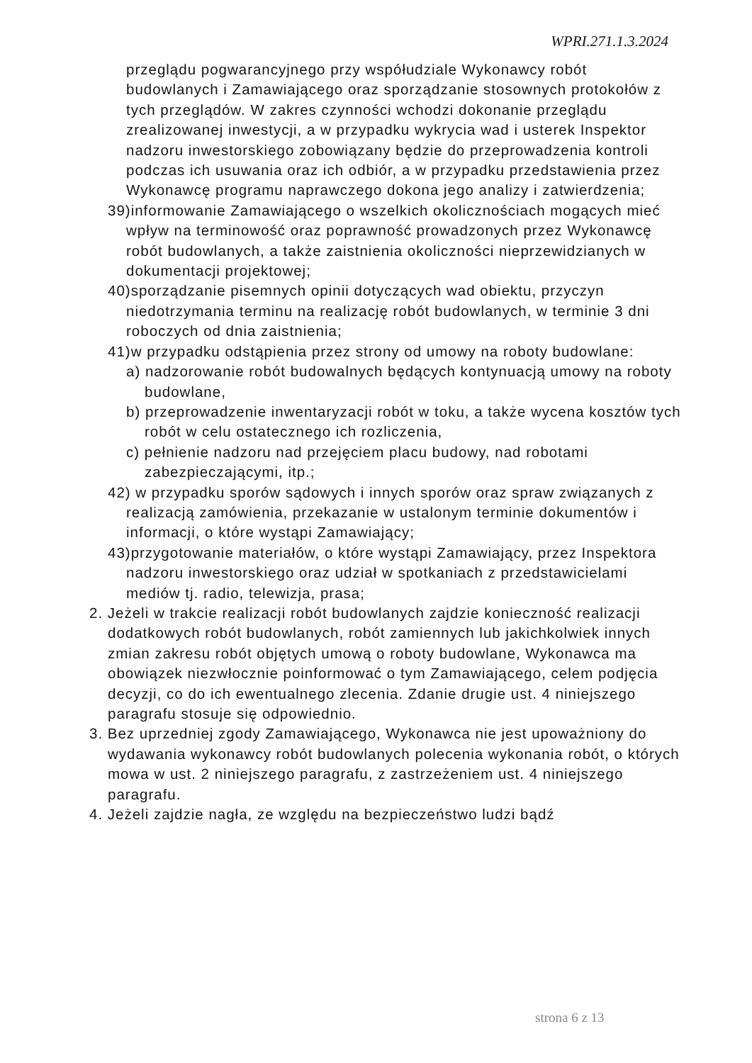WPRI.271.1.3.2024
przeglądu pogwarancyjnego przy współudziale Wykonawcy robót budowlanych i Zamawiającego oraz sporządzanie stosownych protokołów z tych przeglądów. W zakres czynności wchodzi dokonanie przeglądu zrealizowanej inwestycji, a w przypadku wykrycia wad i usterek Inspektor nadzoru inwestorskiego zobowiązany będzie do przeprowadzenia kontroli podczas ich usuwania oraz ich odbiór, a w przypadku przedstawienia przez Wykonawcę programu naprawczego dokona jego analizy i zatwierdzenia;
39)informowanie Zamawiającego o wszelkich okolicznościach mogących mieć wpływ na terminowość oraz poprawność prowadzonych przez Wykonawcę robót budowlanych, a także zaistnienia okoliczności nieprzewidzianych w dokumentacji projektowej;
40)sporządzanie pisemnych opinii dotyczących wad obiektu, przyczyn niedotrzymania terminu na realizację robót budowlanych, w terminie 3 dni roboczych od dnia zaistnienia;
41)w przypadku odstąpienia przez strony od umowy na roboty budowlane:
a) nadzorowanie robót budowalnych będących kontynuacją umowy na roboty budowlane,
b) przeprowadzenie inwentaryzacji robót w toku, a także wycena kosztów tych robót w celu ostatecznego ich rozliczenia,
c) pełnienie nadzoru nad przejęciem placu budowy, nad robotami zabezpieczającymi, itp.;
42) w przypadku sporów sądowych i innych sporów oraz spraw związanych z realizacją zamówienia, przekazanie w ustalonym terminie dokumentów i informacji, o które wystąpi Zamawiający;
43)przygotowanie materiałów, o które wystąpi Zamawiający, przez Inspektora nadzoru inwestorskiego oraz udział w spotkaniach z przedstawicielami mediów tj. radio, telewizja, prasa;
2. Jeżeli w trakcie realizacji robót budowlanych zajdzie konieczność realizacji dodatkowych robót budowlanych, robót zamiennych lub jakichkolwiek innych zmian zakresu robót objętych umową o roboty budowlane, Wykonawca ma obowiązek niezwłocznie poinformować o tym Zamawiającego, celem podjęcia decyzji, co do ich ewentualnego zlecenia. Zdanie drugie ust. 4 niniejszego paragrafu stosuje się odpowiednio.
3. Bez uprzedniej zgody Zamawiającego, Wykonawca nie jest upoważniony do wydawania wykonawcy robót budowlanych polecenia wykonania robót, o których mowa w ust. 2 niniejszego paragrafu, z zastrzeżeniem ust. 4 niniejszego paragrafu.
4. Jeżeli zajdzie nagła, ze względu na bezpieczeństwo ludzi bądź
strona 6 z 13